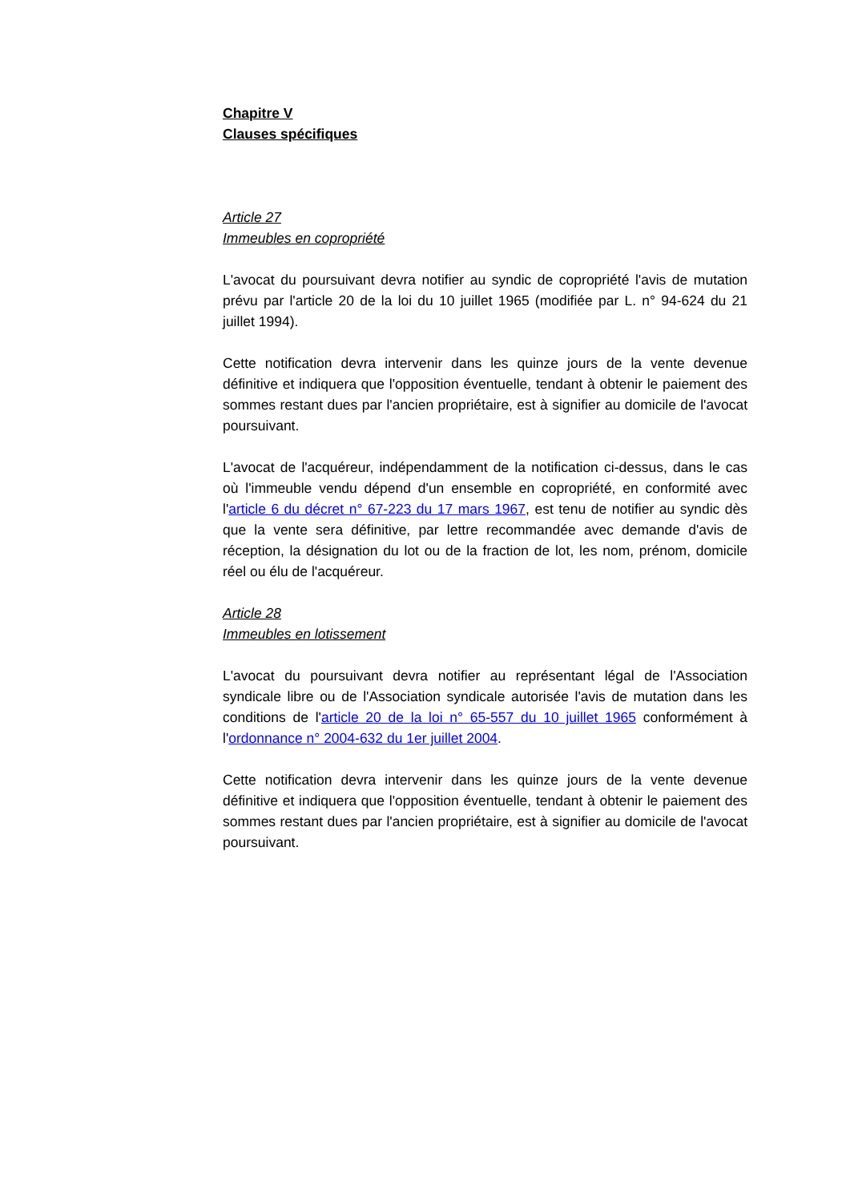Chapitre V
Clauses spécifiques
Article 27
Immeubles en copropriété
L'avocat du poursuivant devra notifier au syndic de copropriété l'avis de mutation prévu par l'article 20 de la loi du 10 juillet 1965 (modifiée par L. n° 94-624 du 21 juillet 1994).
Cette notification devra intervenir dans les quinze jours de la vente devenue définitive et indiquera que l'opposition éventuelle, tendant à obtenir le paiement des sommes restant dues par l'ancien propriétaire, est à signifier au domicile de l'avocat poursuivant.
L'avocat de l'acquéreur, indépendamment de la notification ci-dessus, dans le cas où l'immeuble vendu dépend d'un ensemble en copropriété, en conformité avec l'article 6 du décret n° 67-223 du 17 mars 1967, est tenu de notifier au syndic dès que la vente sera définitive, par lettre recommandée avec demande d'avis de réception, la désignation du lot ou de la fraction de lot, les nom, prénom, domicile réel ou élu de l'acquéreur.
Article 28
Immeubles en lotissement
L'avocat du poursuivant devra notifier au représentant légal de l'Association syndicale libre ou de l'Association syndicale autorisée l'avis de mutation dans les conditions de l'article 20 de la loi n° 65-557 du 10 juillet 1965 conformément à l'ordonnance n° 2004-632 du 1er juillet 2004.
Cette notification devra intervenir dans les quinze jours de la vente devenue définitive et indiquera que l'opposition éventuelle, tendant à obtenir le paiement des sommes restant dues par l'ancien propriétaire, est à signifier au domicile de l'avocat poursuivant.